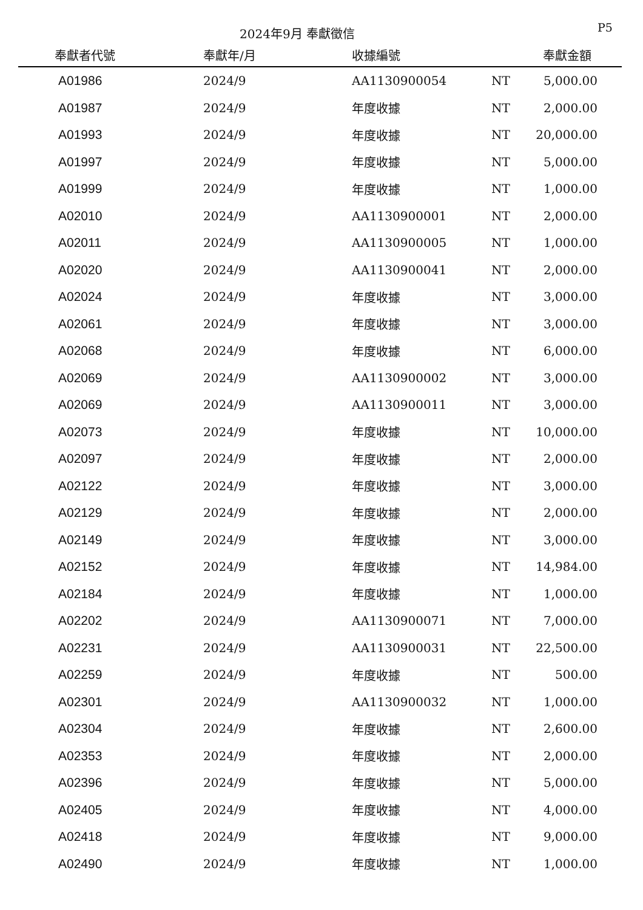2024年9月 奉獻徵信 P5
| 奉獻者代號 | 奉獻年/月 | 收據編號 | | 奉獻金額 |
| --- | --- | --- | --- | --- |
| A01986 | 2024/9 | AA1130900054 | NT | 5,000.00 |
| A01987 | 2024/9 | 年度收據 | NT | 2,000.00 |
| A01993 | 2024/9 | 年度收據 | NT | 20,000.00 |
| A01997 | 2024/9 | 年度收據 | NT | 5,000.00 |
| A01999 | 2024/9 | 年度收據 | NT | 1,000.00 |
| A02010 | 2024/9 | AA1130900001 | NT | 2,000.00 |
| A02011 | 2024/9 | AA1130900005 | NT | 1,000.00 |
| A02020 | 2024/9 | AA1130900041 | NT | 2,000.00 |
| A02024 | 2024/9 | 年度收據 | NT | 3,000.00 |
| A02061 | 2024/9 | 年度收據 | NT | 3,000.00 |
| A02068 | 2024/9 | 年度收據 | NT | 6,000.00 |
| A02069 | 2024/9 | AA1130900002 | NT | 3,000.00 |
| A02069 | 2024/9 | AA1130900011 | NT | 3,000.00 |
| A02073 | 2024/9 | 年度收據 | NT | 10,000.00 |
| A02097 | 2024/9 | 年度收據 | NT | 2,000.00 |
| A02122 | 2024/9 | 年度收據 | NT | 3,000.00 |
| A02129 | 2024/9 | 年度收據 | NT | 2,000.00 |
| A02149 | 2024/9 | 年度收據 | NT | 3,000.00 |
| A02152 | 2024/9 | 年度收據 | NT | 14,984.00 |
| A02184 | 2024/9 | 年度收據 | NT | 1,000.00 |
| A02202 | 2024/9 | AA1130900071 | NT | 7,000.00 |
| A02231 | 2024/9 | AA1130900031 | NT | 22,500.00 |
| A02259 | 2024/9 | 年度收據 | NT | 500.00 |
| A02301 | 2024/9 | AA1130900032 | NT | 1,000.00 |
| A02304 | 2024/9 | 年度收據 | NT | 2,600.00 |
| A02353 | 2024/9 | 年度收據 | NT | 2,000.00 |
| A02396 | 2024/9 | 年度收據 | NT | 5,000.00 |
| A02405 | 2024/9 | 年度收據 | NT | 4,000.00 |
| A02418 | 2024/9 | 年度收據 | NT | 9,000.00 |
| A02490 | 2024/9 | 年度收據 | NT | 1,000.00 |